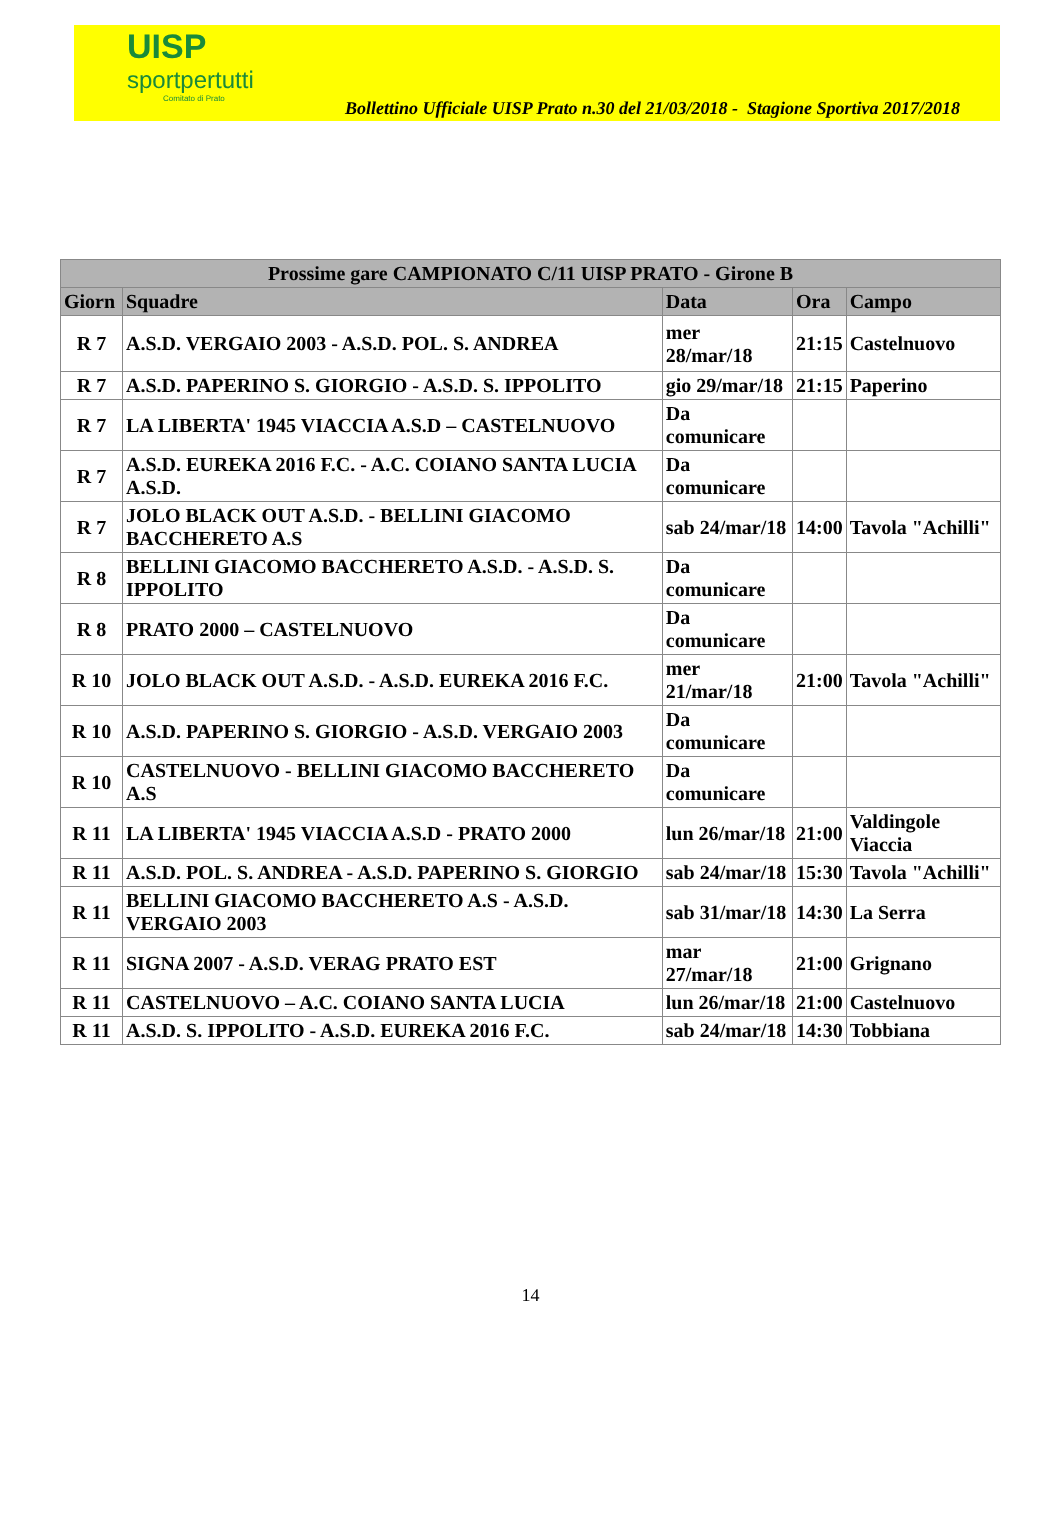UISP
sportpertutti
Comitato di Prato
Bollettino Ufficiale UISP Prato n.30 del 21/03/2018 - Stagione Sportiva 2017/2018
| Prossime gare CAMPIONATO C/11 UISP PRATO - Girone B | | | | |
| --- | --- | --- | --- | --- |
| Giorn | Squadre | Data | Ora | Campo |
| R 7 | A.S.D. VERGAIO 2003 - A.S.D. POL. S. ANDREA | mer 28/mar/18 | 21:15 | Castelnuovo |
| R 7 | A.S.D. PAPERINO S. GIORGIO - A.S.D. S. IPPOLITO | gio 29/mar/18 | 21:15 | Paperino |
| R 7 | LA LIBERTA' 1945 VIACCIA A.S.D – CASTELNUOVO | Da comunicare | | |
| R 7 | A.S.D. EUREKA 2016 F.C. - A.C. COIANO SANTA LUCIA A.S.D. | Da comunicare | | |
| R 7 | JOLO BLACK OUT A.S.D. - BELLINI GIACOMO BACCHERETO A.S | sab 24/mar/18 | 14:00 | Tavola "Achilli" |
| R 8 | BELLINI GIACOMO BACCHERETO A.S.D. - A.S.D. S. IPPOLITO | Da comunicare | | |
| R 8 | PRATO 2000 – CASTELNUOVO | Da comunicare | | |
| R 10 | JOLO BLACK OUT A.S.D. - A.S.D. EUREKA 2016 F.C. | mer 21/mar/18 | 21:00 | Tavola "Achilli" |
| R 10 | A.S.D. PAPERINO S. GIORGIO - A.S.D. VERGAIO 2003 | Da comunicare | | |
| R 10 | CASTELNUOVO - BELLINI GIACOMO BACCHERETO A.S | Da comunicare | | |
| R 11 | LA LIBERTA' 1945 VIACCIA A.S.D - PRATO 2000 | lun 26/mar/18 | 21:00 | Valdingole Viaccia |
| R 11 | A.S.D. POL. S. ANDREA - A.S.D. PAPERINO S. GIORGIO | sab 24/mar/18 | 15:30 | Tavola "Achilli" |
| R 11 | BELLINI GIACOMO BACCHERETO A.S - A.S.D. VERGAIO 2003 | sab 31/mar/18 | 14:30 | La Serra |
| R 11 | SIGNA 2007 - A.S.D. VERAG PRATO EST | mar 27/mar/18 | 21:00 | Grignano |
| R 11 | CASTELNUOVO – A.C. COIANO SANTA LUCIA | lun 26/mar/18 | 21:00 | Castelnuovo |
| R 11 | A.S.D. S. IPPOLITO - A.S.D. EUREKA 2016 F.C. | sab 24/mar/18 | 14:30 | Tobbiana |
14